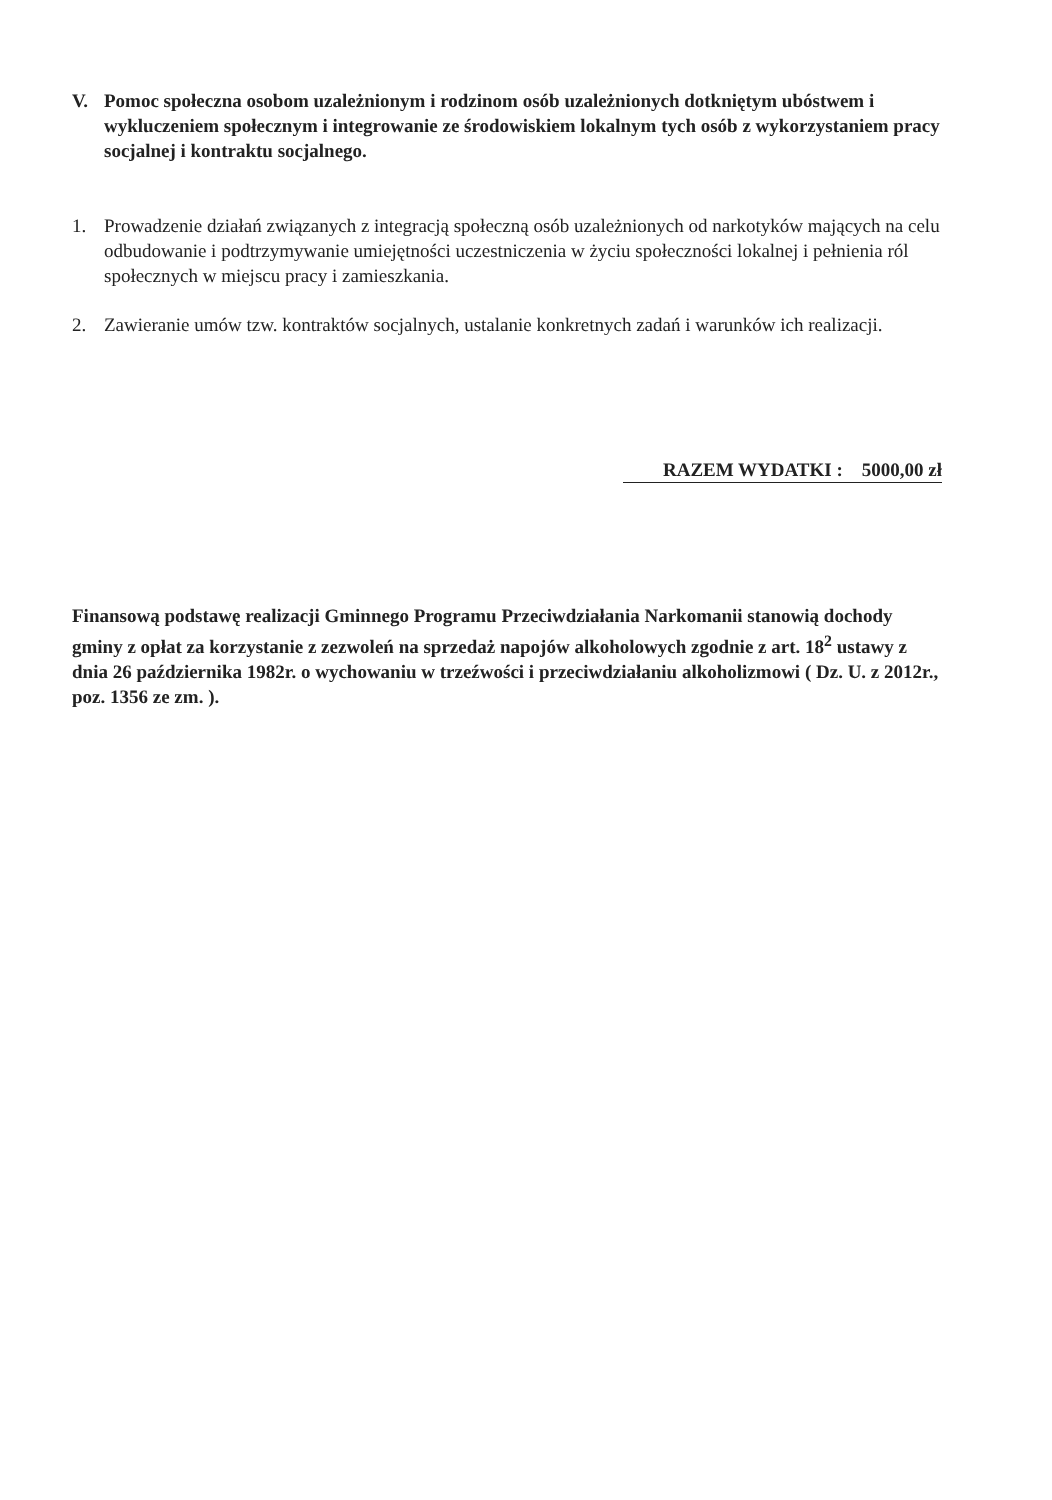V. Pomoc społeczna osobom uzależnionym i rodzinom osób uzależnionych dotkniętym ubóstwem i wykluczeniem społecznym i integrowanie ze środowiskiem lokalnym tych osób z wykorzystaniem pracy socjalnej i kontraktu socjalnego.
1. Prowadzenie działań związanych z integracją społeczną osób uzależnionych od narkotyków mających na celu odbudowanie i podtrzymywanie umiejętności uczestniczenia w życiu społeczności lokalnej i pełnienia ról społecznych w miejscu pracy i zamieszkania.
2. Zawieranie umów tzw. kontraktów socjalnych, ustalanie konkretnych zadań i warunków ich realizacji.
RAZEM WYDATKI : 5000,00 zł
Finansową podstawę realizacji Gminnego Programu Przeciwdziałania Narkomanii stanowią dochody gminy z opłat za korzystanie z zezwoleń na sprzedaż napojów alkoholowych zgodnie z art. 18<sup>2</sup> ustawy z dnia 26 października 1982r. o wychowaniu w trzeźwości i przeciwdziałaniu alkoholizmowi ( Dz. U. z 2012r., poz. 1356 ze zm. ).